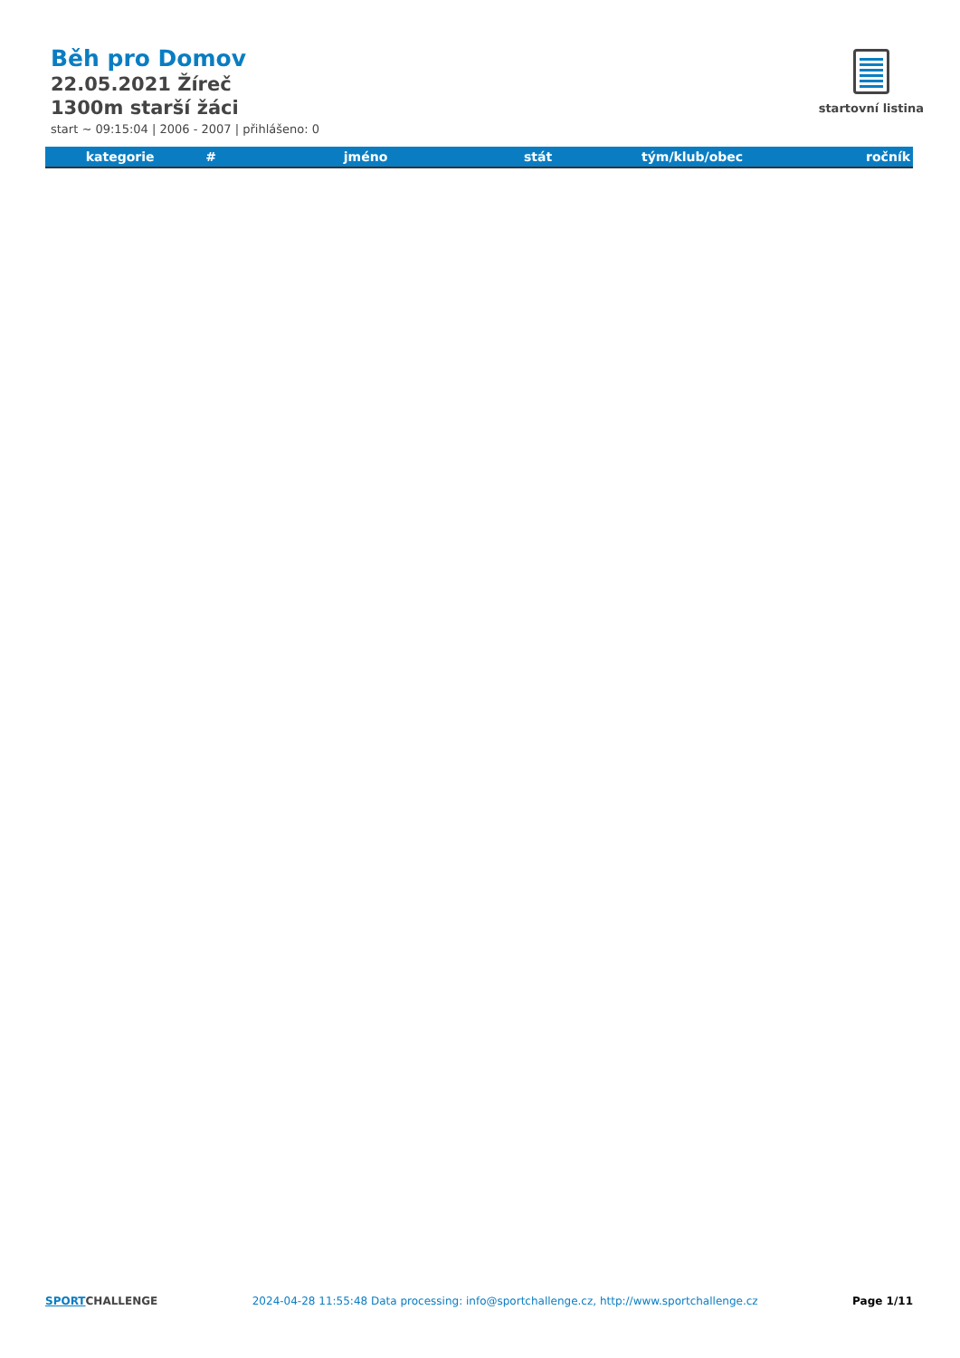Běh pro Domov
22.05.2021 Žíreč
1300m starší žáci
start ~ 09:15:04 | 2006 - 2007 | přihlášeno: 0
startovní listina
| kategorie | # | jméno | stát | tým/klub/obec | ročník |
| --- | --- | --- | --- | --- | --- |
SPORTCHALLENGE 2024-04-28 11:55:48 Data processing: info@sportchallenge.cz, http://www.sportchallenge.cz
Page 1/11